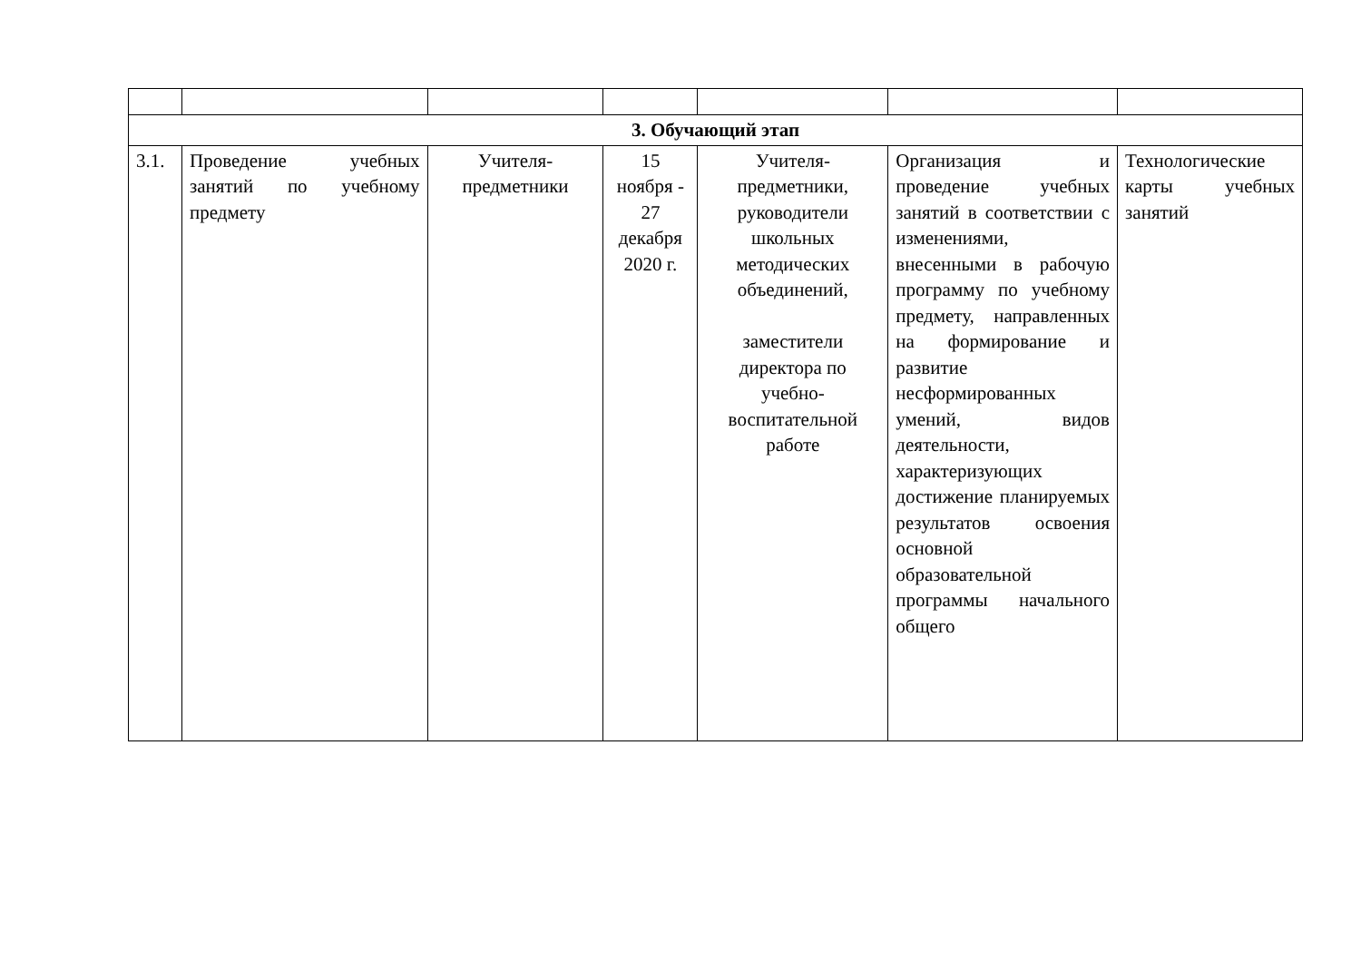| 3. Обучающий этап | | | | | | |
| 3.1. | Проведение учебных занятий по учебному предмету | Учителя-предметники | 15 ноября - 27 декабря 2020 г. | Учителя-предметники, руководители школьных методических объединений, заместители директора по учебно-воспитательной работе | Организация и проведение учебных занятий в соответствии с изменениями, внесенными в рабочую программу по учебному предмету, направленных на формирование и развитие несформированных умений, видов деятельности, характеризующих достижение планируемых результатов освоения основной образовательной программы начального общего | Технологические карты учебных занятий |